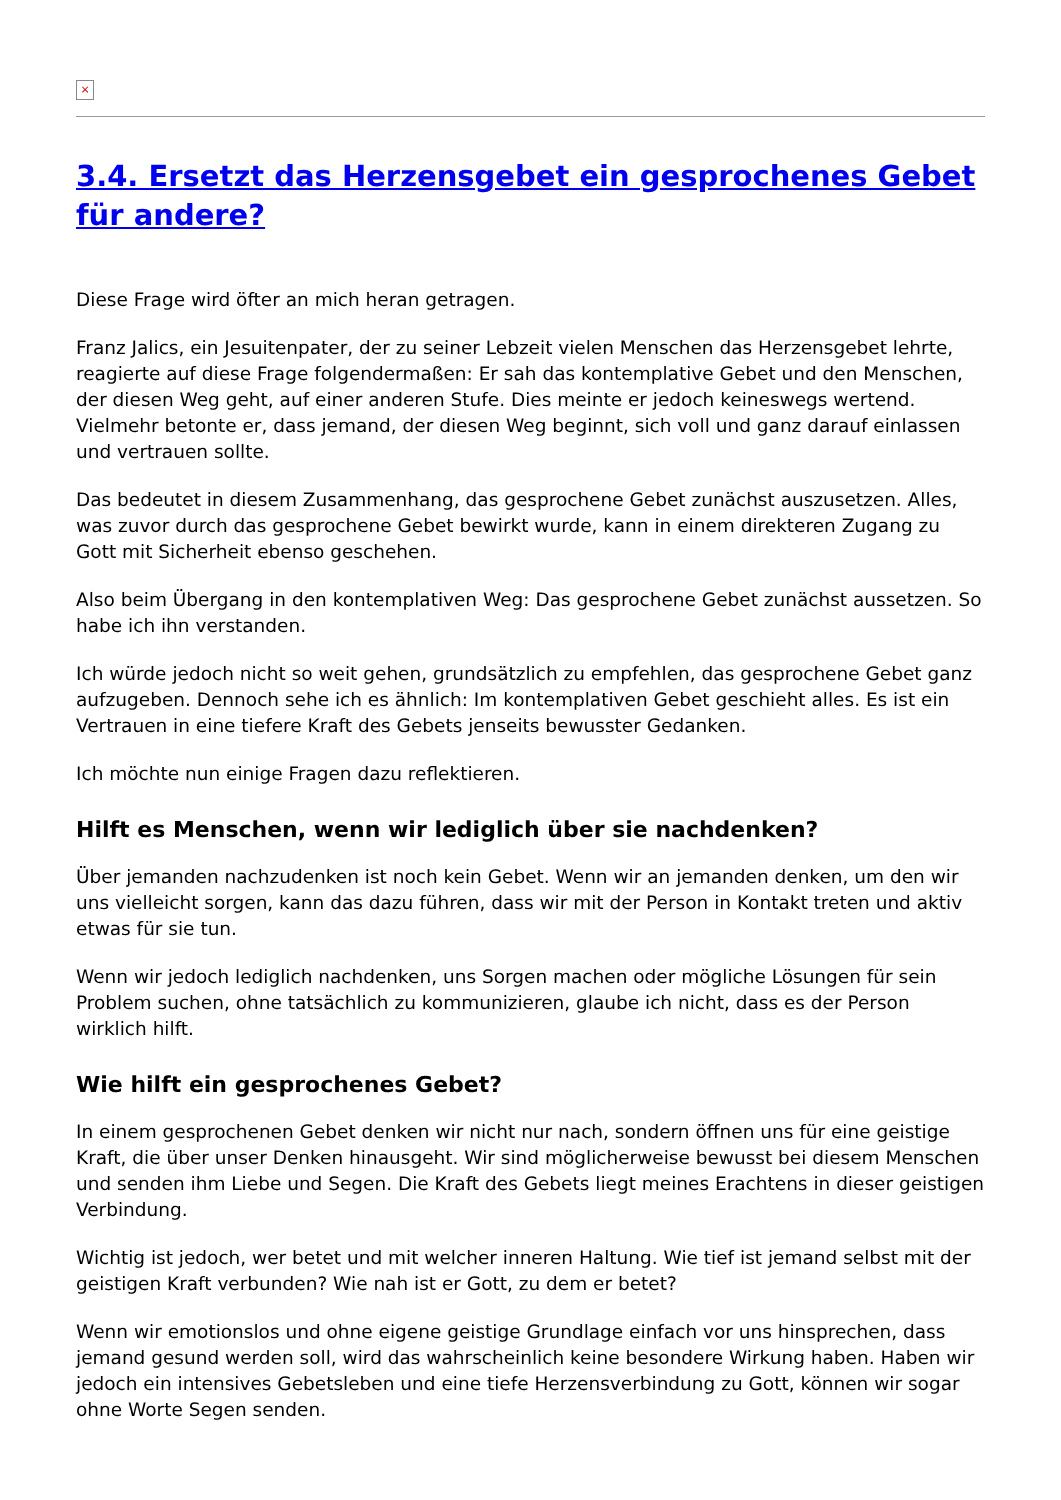×
3.4. Ersetzt das Herzensgebet ein gesprochenes Gebet für andere?
Diese Frage wird öfter an mich heran getragen.
Franz Jalics, ein Jesuitenpater, der zu seiner Lebzeit vielen Menschen das Herzensgebet lehrte, reagierte auf diese Frage folgendermaßen: Er sah das kontemplative Gebet und den Menschen, der diesen Weg geht, auf einer anderen Stufe. Dies meinte er jedoch keineswegs wertend. Vielmehr betonte er, dass jemand, der diesen Weg beginnt, sich voll und ganz darauf einlassen und vertrauen sollte.
Das bedeutet in diesem Zusammenhang, das gesprochene Gebet zunächst auszusetzen. Alles, was zuvor durch das gesprochene Gebet bewirkt wurde, kann in einem direkteren Zugang zu Gott mit Sicherheit ebenso geschehen.
Also beim Übergang in den kontemplativen Weg: Das gesprochene Gebet zunächst aussetzen. So habe ich ihn verstanden.
Ich würde jedoch nicht so weit gehen, grundsätzlich zu empfehlen, das gesprochene Gebet ganz aufzugeben. Dennoch sehe ich es ähnlich: Im kontemplativen Gebet geschieht alles. Es ist ein Vertrauen in eine tiefere Kraft des Gebets jenseits bewusster Gedanken.
Ich möchte nun einige Fragen dazu reflektieren.
Hilft es Menschen, wenn wir lediglich über sie nachdenken?
Über jemanden nachzudenken ist noch kein Gebet. Wenn wir an jemanden denken, um den wir uns vielleicht sorgen, kann das dazu führen, dass wir mit der Person in Kontakt treten und aktiv etwas für sie tun.
Wenn wir jedoch lediglich nachdenken, uns Sorgen machen oder mögliche Lösungen für sein Problem suchen, ohne tatsächlich zu kommunizieren, glaube ich nicht, dass es der Person wirklich hilft.
Wie hilft ein gesprochenes Gebet?
In einem gesprochenen Gebet denken wir nicht nur nach, sondern öffnen uns für eine geistige Kraft, die über unser Denken hinausgeht. Wir sind möglicherweise bewusst bei diesem Menschen und senden ihm Liebe und Segen. Die Kraft des Gebets liegt meines Erachtens in dieser geistigen Verbindung.
Wichtig ist jedoch, wer betet und mit welcher inneren Haltung. Wie tief ist jemand selbst mit der geistigen Kraft verbunden? Wie nah ist er Gott, zu dem er betet?
Wenn wir emotionslos und ohne eigene geistige Grundlage einfach vor uns hinsprechen, dass jemand gesund werden soll, wird das wahrscheinlich keine besondere Wirkung haben. Haben wir jedoch ein intensives Gebetsleben und eine tiefe Herzensverbindung zu Gott, können wir sogar ohne Worte Segen senden.